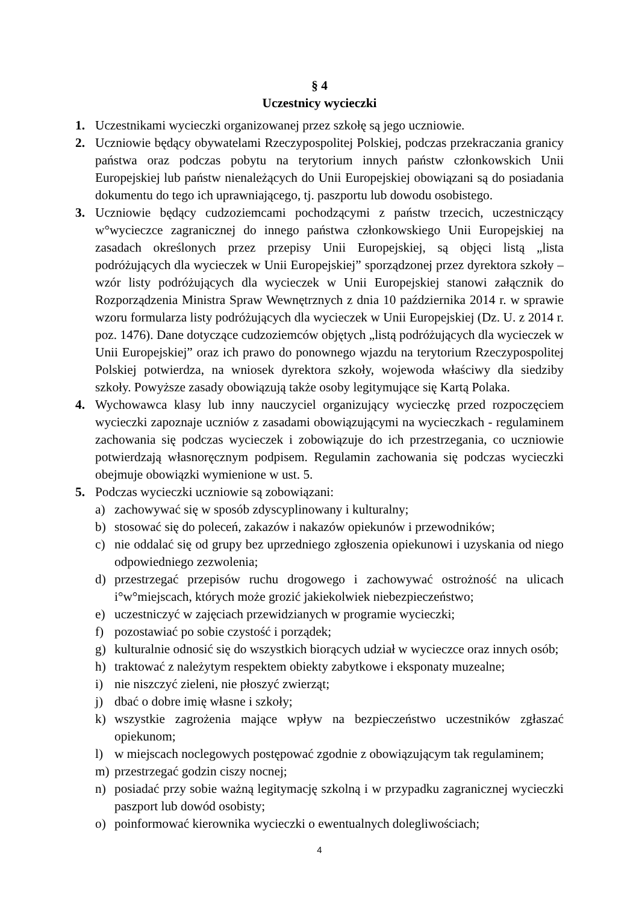§ 4
Uczestnicy wycieczki
1. Uczestnikami wycieczki organizowanej przez szkołę są jego uczniowie.
2. Uczniowie będący obywatelami Rzeczypospolitej Polskiej, podczas przekraczania granicy państwa oraz podczas pobytu na terytorium innych państw członkowskich Unii Europejskiej lub państw nienależących do Unii Europejskiej obowiązani są do posiadania dokumentu do tego ich uprawniającego, tj. paszportu lub dowodu osobistego.
3. Uczniowie będący cudzoziemcami pochodzącymi z państw trzecich, uczestniczący w°wycieczce zagranicznej do innego państwa członkowskiego Unii Europejskiej na zasadach określonych przez przepisy Unii Europejskiej, są objęci listą „lista podróżujących dla wycieczek w Unii Europejskiej” sporządzonej przez dyrektora szkoły – wzór listy podróżujących dla wycieczek w Unii Europejskiej stanowi załącznik do Rozporządzenia Ministra Spraw Wewnętrznych z dnia 10 października 2014 r. w sprawie wzoru formularza listy podróżujących dla wycieczek w Unii Europejskiej (Dz. U. z 2014 r. poz. 1476). Dane dotyczące cudzoziemców objętych „listą podróżujących dla wycieczek w Unii Europejskiej” oraz ich prawo do ponownego wjazdu na terytorium Rzeczypospolitej Polskiej potwierdza, na wniosek dyrektora szkoły, wojewoda właściwy dla siedziby szkoły. Powyższe zasady obowiązują także osoby legitymujące się Kartą Polaka.
4. Wychowawca klasy lub inny nauczyciel organizujący wycieczkę przed rozpoczęciem wycieczki zapoznaje uczniów z zasadami obowiązującymi na wycieczkach - regulaminem zachowania się podczas wycieczek i zobowiązuje do ich przestrzegania, co uczniowie potwierdzają własnoręcznym podpisem. Regulamin zachowania się podczas wycieczki obejmuje obowiązki wymienione w ust. 5.
5. Podczas wycieczki uczniowie są zobowiązani:
a) zachowywać się w sposób zdyscyplinowany i kulturalny;
b) stosować się do poleceń, zakazów i nakazów opiekunów i przewodników;
c) nie oddalać się od grupy bez uprzedniego zgłoszenia opiekunowi i uzyskania od niego odpowiedniego zezwolenia;
d) przestrzegać przepisów ruchu drogowego i zachowywać ostrożność na ulicach i°w°miejscach, których może grozić jakiekolwiek niebezpieczeństwo;
e) uczestniczyć w zajęciach przewidzianych w programie wycieczki;
f) pozostawiać po sobie czystość i porządek;
g) kulturalnie odnosić się do wszystkich biorących udział w wycieczce oraz innych osób;
h) traktować z należytym respektem obiekty zabytkowe i eksponaty muzealne;
i) nie niszczyć zieleni, nie płoszyć zwierząt;
j) dbać o dobre imię własne i szkoły;
k) wszystkie zagrożenia mające wpływ na bezpieczeństwo uczestników zgłaszać opiekunom;
l) w miejscach noclegowych postępować zgodnie z obowiązującym tak regulaminem;
m) przestrzegać godzin ciszy nocnej;
n) posiadać przy sobie ważną legitymację szkolną i w przypadku zagranicznej wycieczki paszport lub dowód osobisty;
o) poinformować kierownika wycieczki o ewentualnych dolegliwościach;
4